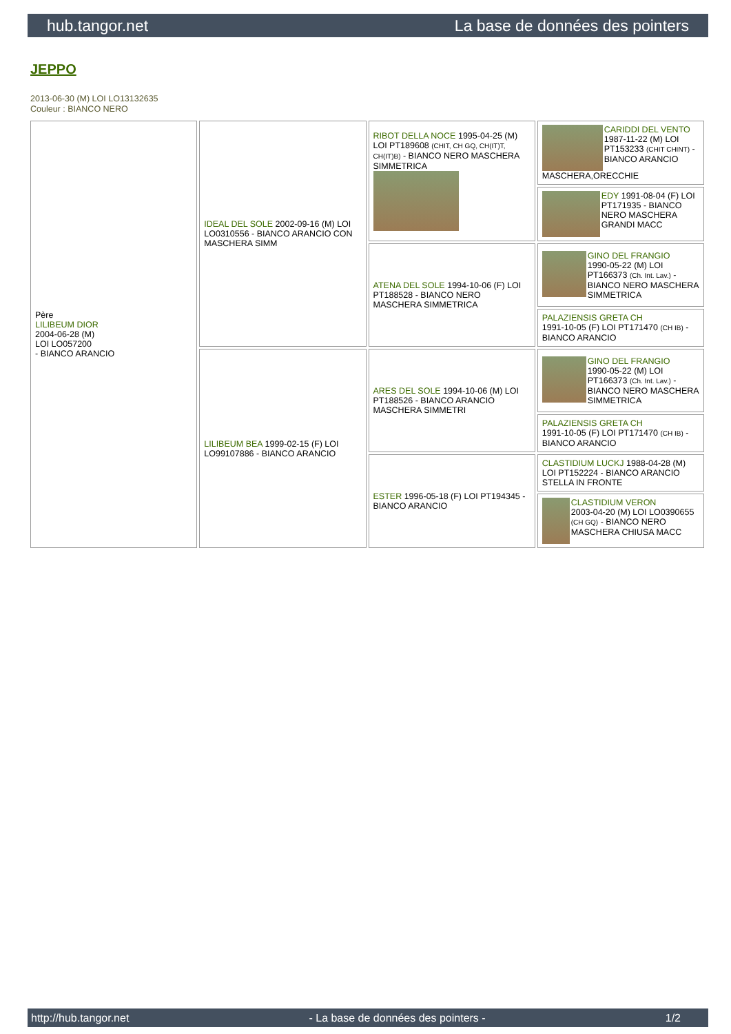hub.tangor.net La base de données des pointers
JEPPO
2013-06-30 (M) LOI LO13132635
Couleur : BIANCO NERO
| Père LILIBEUM DIOR 2004-06-28 (M) LOI LO057200 - BIANCO ARANCIO | IDEAL DEL SOLE 2002-09-16 (M) LOI LO0310556 - BIANCO ARANCIO CON MASCHERA SIMM | RIBOT DELLA NOCE 1995-04-25 (M) LOI PT189608 (CHIT, CH GQ, CH(IT)T, CH(IT)B) - BIANCO NERO MASCHERA SIMMETRICA | CARIDDI DEL VENTO 1987-11-22 (M) LOI PT153233 (CHIT CHINT) - BIANCO ARANCIO MASCHERA,ORECCHIE |
| | | | EDY 1991-08-04 (F) LOI PT171935 - BIANCO NERO MASCHERA GRANDI MACC |
| | | ATENA DEL SOLE 1994-10-06 (F) LOI PT188528 - BIANCO NERO MASCHERA SIMMETRICA | GINO DEL FRANGIO 1990-05-22 (M) LOI PT166373 (Ch. Int. Lav.) - BIANCO NERO MASCHERA SIMMETRICA |
| | | | PALAZIENSIS GRETA CH 1991-10-05 (F) LOI PT171470 (CH IB) - BIANCO ARANCIO |
| | LILIBEUM BEA 1999-02-15 (F) LOI LO99107886 - BIANCO ARANCIO | ARES DEL SOLE 1994-10-06 (M) LOI PT188526 - BIANCO ARANCIO MASCHERA SIMMETRI | GINO DEL FRANGIO 1990-05-22 (M) LOI PT166373 (Ch. Int. Lav.) - BIANCO NERO MASCHERA SIMMETRICA |
| | | | PALAZIENSIS GRETA CH 1991-10-05 (F) LOI PT171470 (CH IB) - BIANCO ARANCIO |
| | | ESTER 1996-05-18 (F) LOI PT194345 - BIANCO ARANCIO | CLASTIDIUM LUCKJ 1988-04-28 (M) LOI PT152224 - BIANCO ARANCIO STELLA IN FRONTE |
| | | | CLASTIDIUM VERON 2003-04-20 (M) LOI LO0390655 (CH GQ) - BIANCO NERO MASCHERA CHIUSA MACC |
http://hub.tangor.net - La base de données des pointers - 1/2